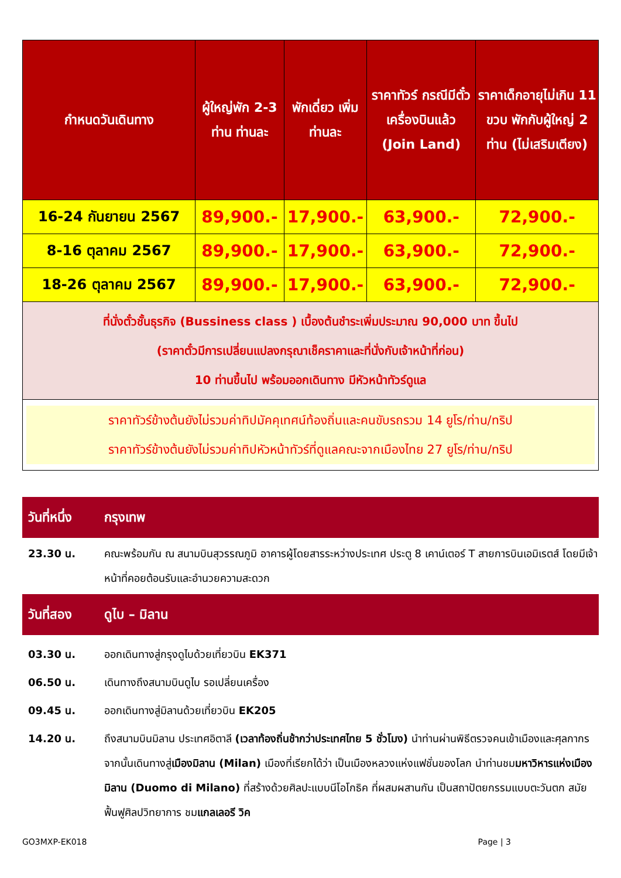| กำหนดวันเดินทาง | ผู้ใหญ่พัก 2-3 ท่าน ท่านละ | พักเดี่ยว เพิ่ม ท่านละ | ราคาทัวร์ กรณีมีตั๋วเครื่องบินแล้ว (Join Land) | ราคาเด็กอายุไม่เกิน 11 ขวบ พักกับผู้ใหญ่ 2 ท่าน (ไม่เสริมเตียง) |
| --- | --- | --- | --- | --- |
| 16-24 กันยายน 2567 | 89,900.- | 17,900.- | 63,900.- | 72,900.- |
| 8-16 ตุลาคม 2567 | 89,900.- | 17,900.- | 63,900.- | 72,900.- |
| 18-26 ตุลาคม 2567 | 89,900.- | 17,900.- | 63,900.- | 72,900.- |
| ที่นั่งตั๋วชั้นธุรกิจ (Bussiness class ) เบื้องต้นชำระเพิ่มประมาณ 90,000 บาท ขึ้นไป (ราคาตั๋วมีการเปลี่ยนแปลงกรุณาเช็คราคาและที่นั่งกับเจ้าหน้าที่ก่อน) 10 ท่านขึ้นไป พร้อมออกเดินทาง มีหัวหน้าทัวร์ดูแล | | | | |
| ราคาทัวร์ข้างต้นยังไม่รวมค่าทิปมัคคุเทศน์ท้องถิ่นและคนขับรถรวม 14 ยูโร/ท่าน/ทริป ราคาทัวร์ข้างต้นยังไม่รวมค่าทิปหัวหน้าทัวร์ที่ดูแลคณะจากเมืองไทย 27 ยูโร/ท่าน/ทริป | | | | |
วันที่หนึ่ง กรุงเทพ
23.30 น. คณะพร้อมกัน ณ สนามบินสุวรรณภูมิ อาคารผู้โดยสารระหว่างประเทศ ประตู 8 เคาน์เตอร์ T สายการบินเอมิเรตส์ โดยมีเจ้าหน้าที่คอยต้อนรับและอำนวยความสะดวก
วันที่สอง ดูไบ – มิลาน
03.30 น. ออกเดินทางสู่กรุงดูไบด้วยเที่ยวบิน EK371
06.50 น. เดินทางถึงสนามบินดูไบ รอเปลี่ยนเครื่อง
09.45 น. ออกเดินทางสู่มิลานด้วยเที่ยวบิน EK205
14.20 น. ถึงสนามบินมิลาน ประเทศอิตาลี (เวลาท้องถิ่นช้ากว่าประเทศไทย 5 ชั่วโมง) นำท่านผ่านพิธีตรวจคนเข้าเมืองและศุลกากร จากนั้นเดินทางสู่เมืองมิลาน (Milan) เมืองที่เรียกได้ว่า เป็นเมืองหลวงแห่งแฟชั่นของโลก นำท่านชมมหาวิหารแห่งเมืองมิลาน (Duomo di Milano) ที่สร้างด้วยศิลปะแบบนีโอโกธิค ที่ผสมผสานกัน เป็นสถาปัตยกรรมแบบตะวันตก สมัยฟื้นฟูศิลปวิทยาการ ชมแกลเลอรี วิค
GO3MXP-EK018 Page | 3